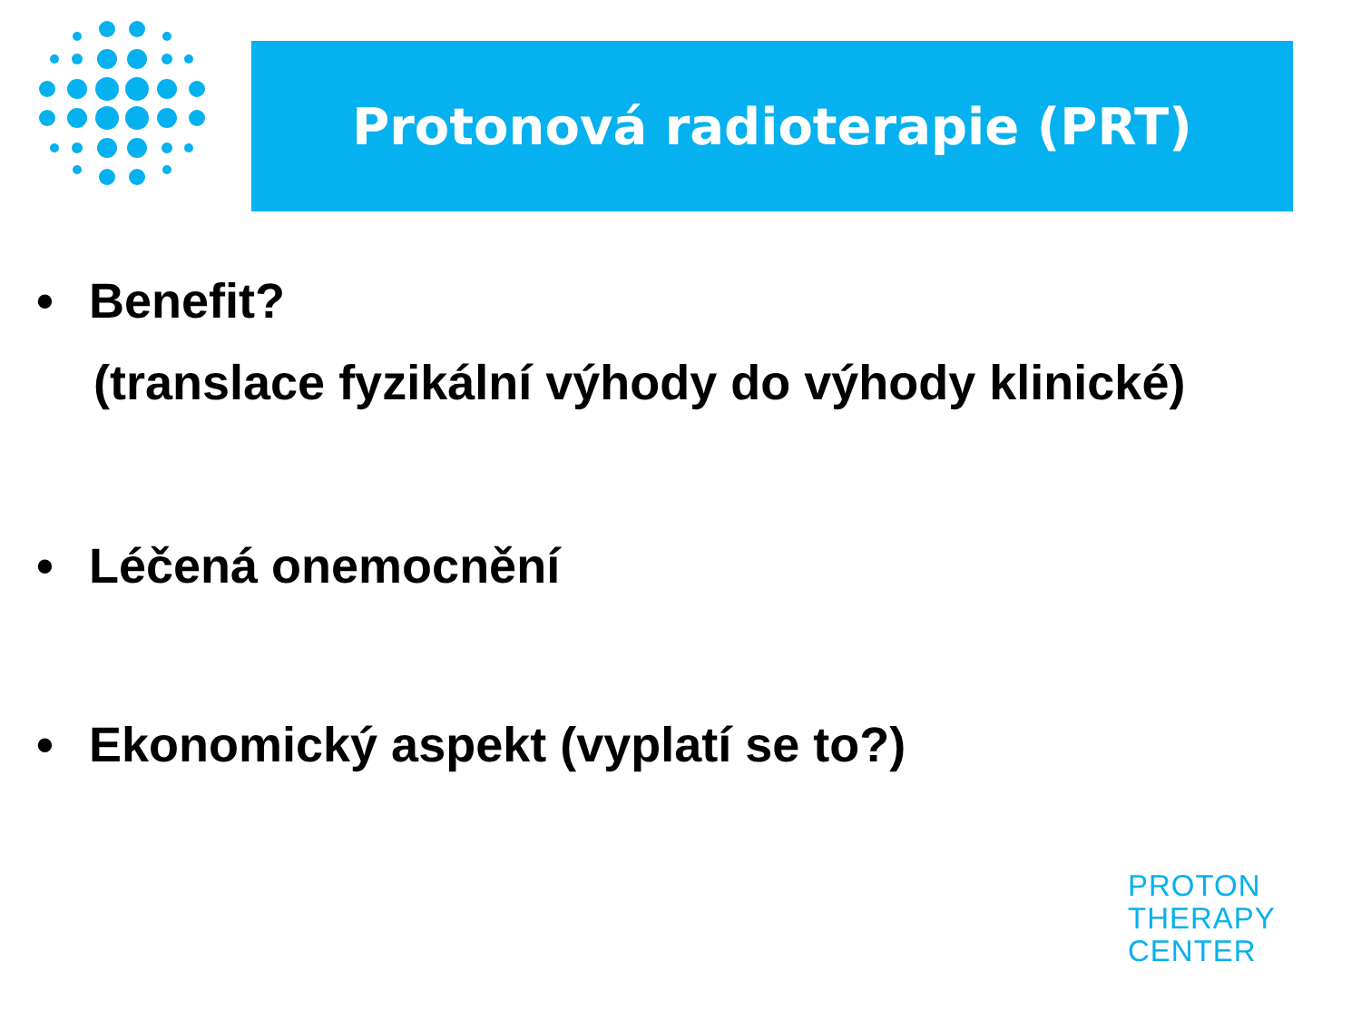Protonová radioterapie (PRT)
• Benefit?
(translace fyzikální výhody do výhody klinické)
• Léčená onemocnění
• Ekonomický aspekt (vyplatí se to?)
PROTON
THERAPY
CENTER